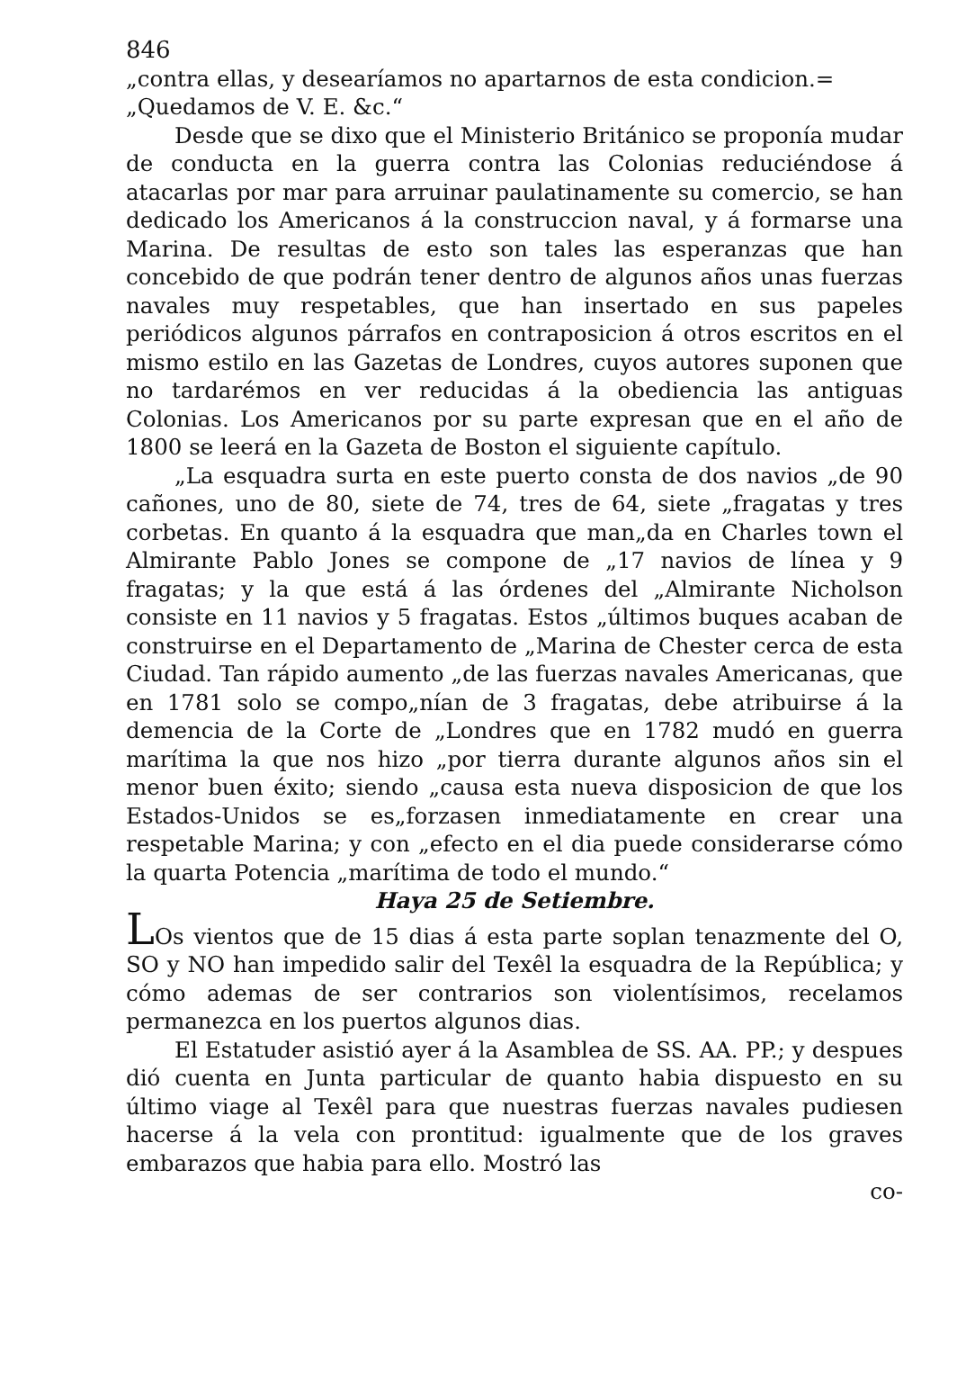846
„contra ellas, y desearíamos no apartarnos de esta condicion.=
„Quedamos de V. E. &c.“
Desde que se dixo que el Ministerio Británico se proponía mudar de conducta en la guerra contra las Colonias reduciéndose á atacarlas por mar para arruinar paulatinamente su comercio, se han dedicado los Americanos á la construccion naval, y á formarse una Marina. De resultas de esto son tales las esperanzas que han concebido de que podrán tener dentro de algunos años unas fuerzas navales muy respetables, que han insertado en sus papeles periódicos algunos párrafos en contraposicion á otros escritos en el mismo estilo en las Gazetas de Londres, cuyos autores suponen que no tardarémos en ver reducidas á la obediencia las antiguas Colonias. Los Americanos por su parte expresan que en el año de 1800 se leerá en la Gazeta de Boston el siguiente capítulo.
„La esquadra surta en este puerto consta de dos navios „de 90 cañones, uno de 80, siete de 74, tres de 64, siete „fragatas y tres corbetas. En quanto á la esquadra que man„da en Charles town el Almirante Pablo Jones se compone de „17 navios de línea y 9 fragatas; y la que está á las órdenes del „Almirante Nicholson consiste en 11 navios y 5 fragatas. Estos „últimos buques acaban de construirse en el Departamento de „Marina de Chester cerca de esta Ciudad. Tan rápido aumento „de las fuerzas navales Americanas, que en 1781 solo se compo„nían de 3 fragatas, debe atribuirse á la demencia de la Corte de „Londres que en 1782 mudó en guerra marítima la que nos hizo „por tierra durante algunos años sin el menor buen éxito; siendo „causa esta nueva disposicion de que los Estados-Unidos se es„forzasen inmediatamente en crear una respetable Marina; y con „efecto en el dia puede considerarse cómo la quarta Potencia „marítima de todo el mundo.“
Haya 25 de Setiembre.
LOs vientos que de 15 dias á esta parte soplan tenazmente del O, SO y NO han impedido salir del Texêl la esquadra de la República; y cómo ademas de ser contrarios son violentísimos, recelamos permanezca en los puertos algunos dias.
El Estatuder asistió ayer á la Asamblea de SS. AA. PP.; y despues dió cuenta en Junta particular de quanto habia dispuesto en su último viage al Texêl para que nuestras fuerzas navales pudiesen hacerse á la vela con prontitud: igualmente que de los graves embarazos que habia para ello. Mostró las
co-